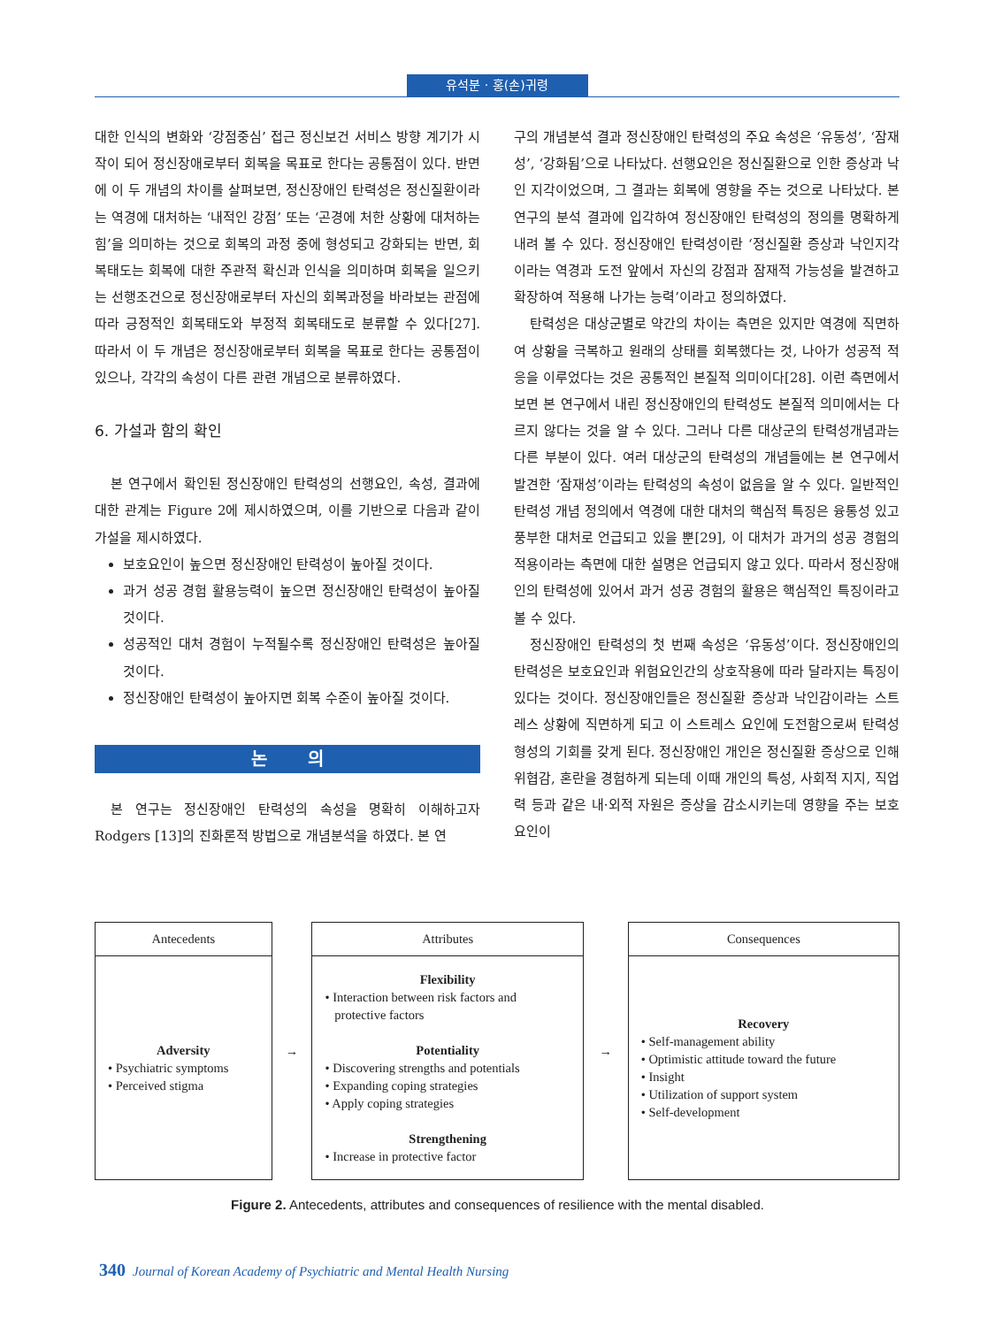유석분 · 홍(손)귀령
대한 인식의 변화와 ‘강점중심’ 접근 정신보건 서비스 방향 계기가 시작이 되어 정신장애로부터 회복을 목표로 한다는 공통점이 있다. 반면에 이 두 개념의 차이를 살펴보면, 정신장애인 탄력성은 정신질환이라는 역경에 대처하는 ‘내적인 강점’ 또는 ‘곤경에 처한 상황에 대처하는 힘’을 의미하는 것으로 회복의 과정 중에 형성되고 강화되는 반면, 회복태도는 회복에 대한 주관적 확신과 인식을 의미하며 회복을 일으키는 선행조건으로 정신장애로부터 자신의 회복과정을 바라보는 관점에 따라 긍정적인 회복태도와 부정적 회복태도로 분류할 수 있다[27]. 따라서 이 두 개념은 정신장애로부터 회복을 목표로 한다는 공통점이 있으나, 각각의 속성이 다른 관련 개념으로 분류하였다.
6. 가설과 함의 확인
본 연구에서 확인된 정신장애인 탄력성의 선행요인, 속성, 결과에 대한 관계는 Figure 2에 제시하였으며, 이를 기반으로 다음과 같이 가설을 제시하였다.
보호요인이 높으면 정신장애인 탄력성이 높아질 것이다.
과거 성공 경험 활용능력이 높으면 정신장애인 탄력성이 높아질 것이다.
성공적인 대처 경험이 누적될수록 정신장애인 탄력성은 높아질 것이다.
정신장애인 탄력성이 높아지면 회복 수준이 높아질 것이다.
논 의
본 연구는 정신장애인 탄력성의 속성을 명확히 이해하고자 Rodgers [13]의 진화론적 방법으로 개념분석을 하였다. 본 연
구의 개념분석 결과 정신장애인 탄력성의 주요 속성은 ‘유동성’, ‘잠재성’, ‘강화됨’으로 나타났다. 선행요인은 정신질환으로 인한 증상과 낙인 지각이었으며, 그 결과는 회복에 영향을 주는 것으로 나타났다. 본 연구의 분석 결과에 입각하여 정신장애인 탄력성의 정의를 명확하게 내려 볼 수 있다. 정신장애인 탄력성이란 ‘정신질환 증상과 낙인지각이라는 역경과 도전 앞에서 자신의 강점과 잠재적 가능성을 발견하고 확장하여 적용해 나가는 능력’이라고 정의하였다.
탄력성은 대상군별로 약간의 차이는 측면은 있지만 역경에 직면하여 상황을 극복하고 원래의 상태를 회복했다는 것, 나아가 성공적 적응을 이루었다는 것은 공통적인 본질적 의미이다[28]. 이런 측면에서 보면 본 연구에서 내린 정신장애인의 탄력성도 본질적 의미에서는 다르지 않다는 것을 알 수 있다. 그러나 다른 대상군의 탄력성개념과는 다른 부분이 있다. 여러 대상군의 탄력성의 개념들에는 본 연구에서 발견한 ‘잠재성’이라는 탄력성의 속성이 없음을 알 수 있다. 일반적인 탄력성 개념 정의에서 역경에 대한 대처의 핵심적 특징은 융통성 있고 풍부한 대처로 언급되고 있을 뿐[29], 이 대처가 과거의 성공 경험의 적용이라는 측면에 대한 설명은 언급되지 않고 있다. 따라서 정신장애인의 탄력성에 있어서 과거 성공 경험의 활용은 핵심적인 특징이라고 볼 수 있다.
정신장애인 탄력성의 첫 번째 속성은 ‘유동성’이다. 정신장애인의 탄력성은 보호요인과 위험요인간의 상호작용에 따라 달라지는 특징이 있다는 것이다. 정신장애인들은 정신질환 증상과 낙인감이라는 스트레스 상황에 직면하게 되고 이 스트레스 요인에 도전함으로써 탄력성 형성의 기회를 갖게 된다. 정신장애인 개인은 정신질환 증상으로 인해 위협감, 혼란을 경험하게 되는데 이때 개인의 특성, 사회적 지지, 직업력 등과 같은 내·외적 자원은 증상을 감소시키는데 영향을 주는 보호요인이
Antecedents
Adversity
• Psychiatric symptoms
• Perceived stigma
→
Attributes
Flexibility
• Interaction between risk factors and
protective factors
Potentiality
• Discovering strengths and potentials
• Expanding coping strategies
• Apply coping strategies
Strengthening
• Increase in protective factor
→
Consequences
Recovery
• Self-management ability
• Optimistic attitude toward the future
• Insight
• Utilization of support system
• Self-development
Figure 2. Antecedents, attributes and consequences of resilience with the mental disabled.
340 Journal of Korean Academy of Psychiatric and Mental Health Nursing